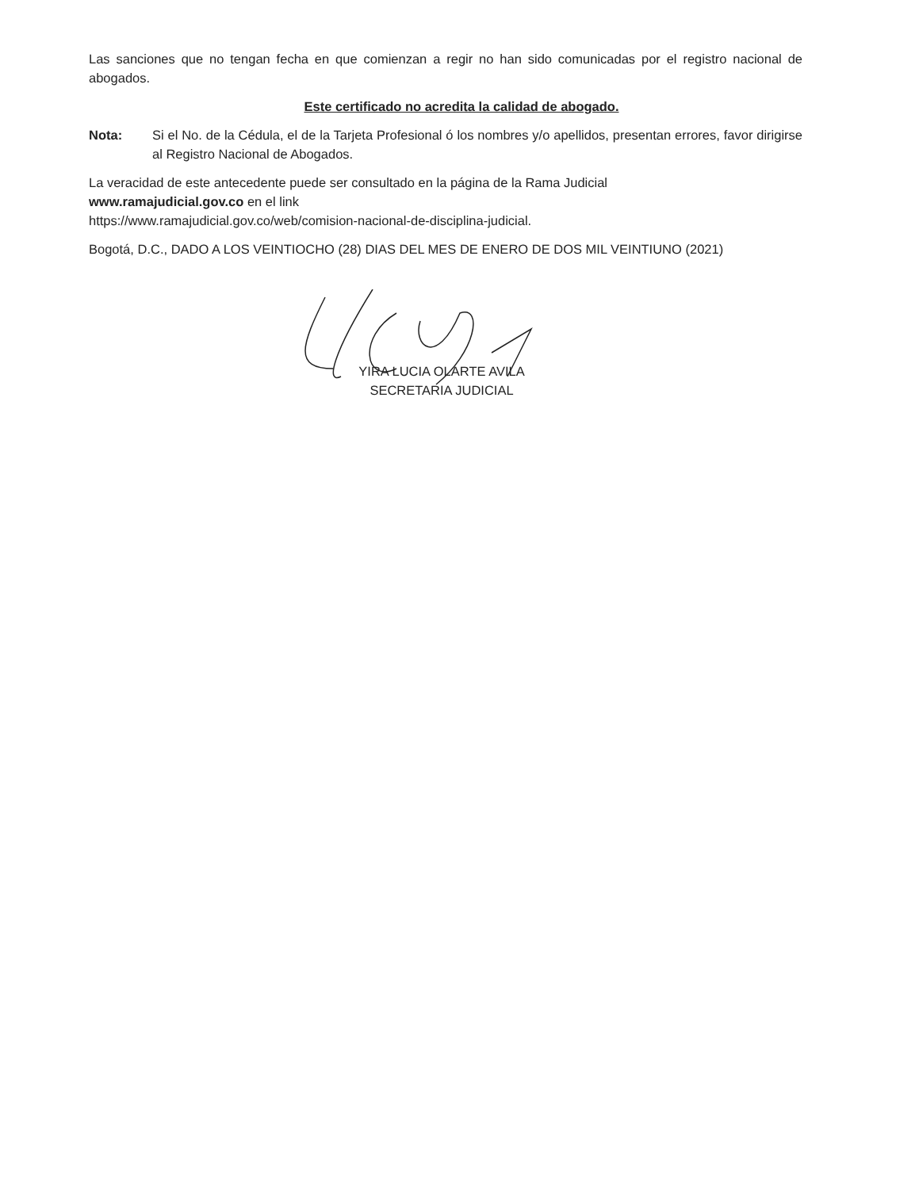Las sanciones que no tengan fecha en que comienzan a regir no han sido comunicadas por el registro nacional de abogados.
Este certificado no acredita la calidad de abogado.
Nota: Si el No. de la Cédula, el de la Tarjeta Profesional ó los nombres y/o apellidos, presentan errores, favor dirigirse al Registro Nacional de Abogados.
La veracidad de este antecedente puede ser consultado en la página de la Rama Judicial
www.ramajudicial.gov.co en el link
https://www.ramajudicial.gov.co/web/comision-nacional-de-disciplina-judicial.
Bogotá, D.C., DADO A LOS VEINTIOCHO (28) DIAS DEL MES DE ENERO DE DOS MIL VEINTIUNO (2021)
YIRA LUCIA OLARTE AVILA
SECRETARIA JUDICIAL